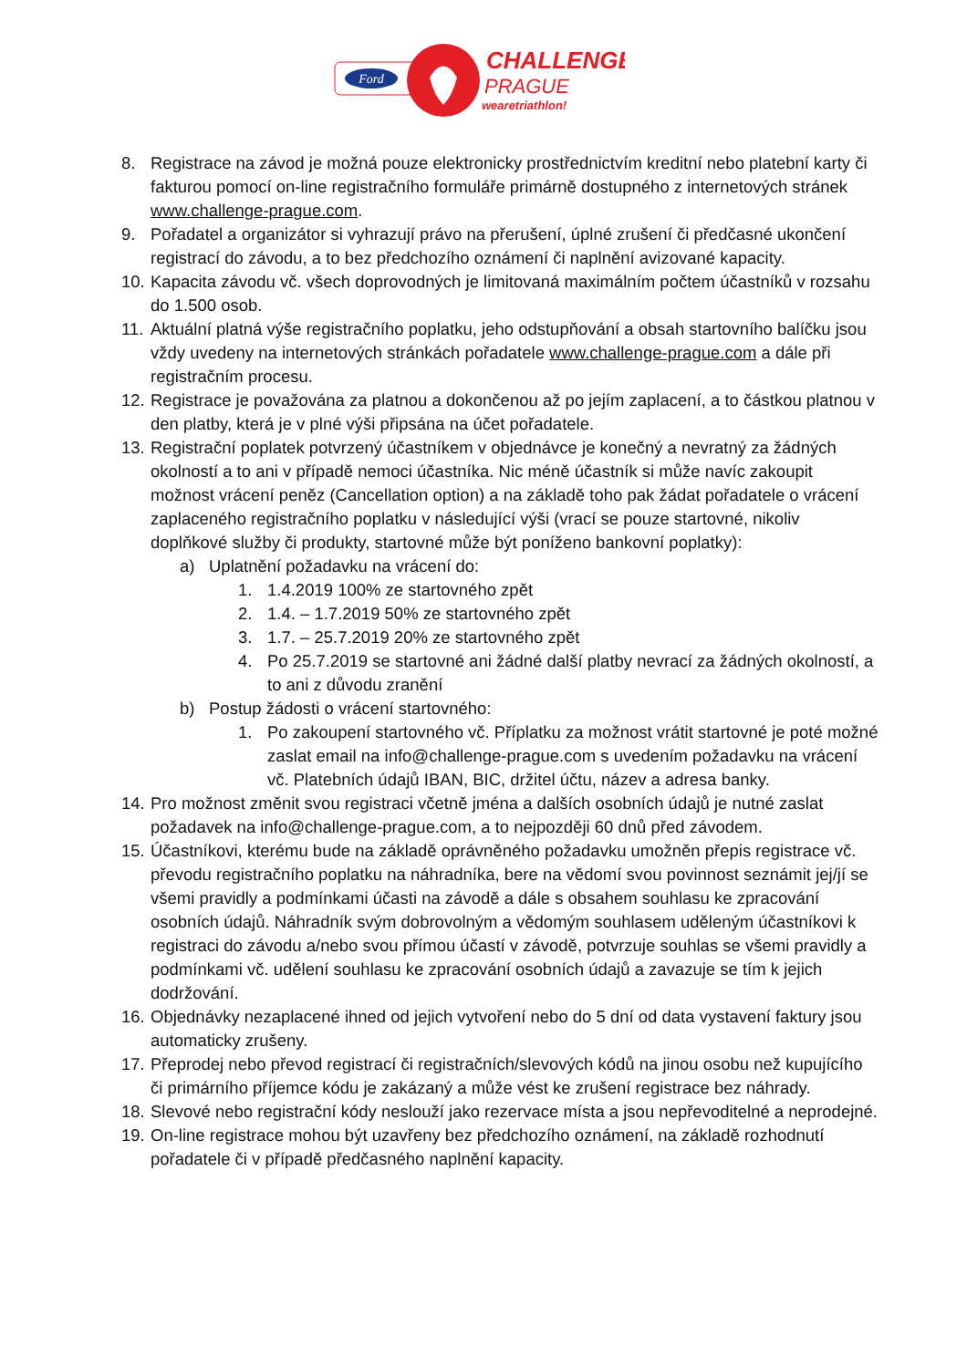Ford
CHALLENGE
PRAGUE
wearetriathlon!
8. Registrace na závod je možná pouze elektronicky prostřednictvím kreditní nebo platební karty či fakturou pomocí on-line registračního formuláře primárně dostupného z internetových stránek www.challenge-prague.com.
9. Pořadatel a organizátor si vyhrazují právo na přerušení, úplné zrušení či předčasné ukončení registrací do závodu, a to bez předchozího oznámení či naplnění avizované kapacity.
10. Kapacita závodu vč. všech doprovodných je limitovaná maximálním počtem účastníků v rozsahu do 1.500 osob.
11. Aktuální platná výše registračního poplatku, jeho odstupňování a obsah startovního balíčku jsou vždy uvedeny na internetových stránkách pořadatele www.challenge-prague.com a dále při registračním procesu.
12. Registrace je považována za platnou a dokončenou až po jejím zaplacení, a to částkou platnou v den platby, která je v plné výši připsána na účet pořadatele.
13. Registrační poplatek potvrzený účastníkem v objednávce je konečný a nevratný za žádných okolností a to ani v případě nemoci účastníka. Nic méně účastník si může navíc zakoupit možnost vrácení peněz (Cancellation option) a na základě toho pak žádat pořadatele o vrácení zaplaceného registračního poplatku v následující výši (vrací se pouze startovné, nikoliv doplňkové služby či produkty, startovné může být poníženo bankovní poplatky):
a) Uplatnění požadavku na vrácení do:
1. 1.4.2019 100% ze startovného zpět
2. 1.4. – 1.7.2019 50% ze startovného zpět
3. 1.7. – 25.7.2019 20% ze startovného zpět
4. Po 25.7.2019 se startovné ani žádné další platby nevrací za žádných okolností, a to ani z důvodu zranění
b) Postup žádosti o vrácení startovného:
1. Po zakoupení startovného vč. Příplatku za možnost vrátit startovné je poté možné zaslat email na info@challenge-prague.com s uvedením požadavku na vrácení vč. Platebních údajů IBAN, BIC, držitel účtu, název a adresa banky.
14. Pro možnost změnit svou registraci včetně jména a dalších osobních údajů je nutné zaslat požadavek na info@challenge-prague.com, a to nejpozději 60 dnů před závodem.
15. Účastníkovi, kterému bude na základě oprávněného požadavku umožněn přepis registrace vč. převodu registračního poplatku na náhradníka, bere na vědomí svou povinnost seznámit jej/jí se všemi pravidly a podmínkami účasti na závodě a dále s obsahem souhlasu ke zpracování osobních údajů. Náhradník svým dobrovolným a vědomým souhlasem uděleným účastníkovi k registraci do závodu a/nebo svou přímou účastí v závodě, potvrzuje souhlas se všemi pravidly a podmínkami vč. udělení souhlasu ke zpracování osobních údajů a zavazuje se tím k jejich dodržování.
16. Objednávky nezaplacené ihned od jejich vytvoření nebo do 5 dní od data vystavení faktury jsou automaticky zrušeny.
17. Přeprodej nebo převod registrací či registračních/slevových kódů na jinou osobu než kupujícího či primárního příjemce kódu je zakázaný a může vést ke zrušení registrace bez náhrady.
18. Slevové nebo registrační kódy neslouží jako rezervace místa a jsou nepřevoditelné a neprodejné.
19. On-line registrace mohou být uzavřeny bez předchozího oznámení, na základě rozhodnutí pořadatele či v případě předčasného naplnění kapacity.